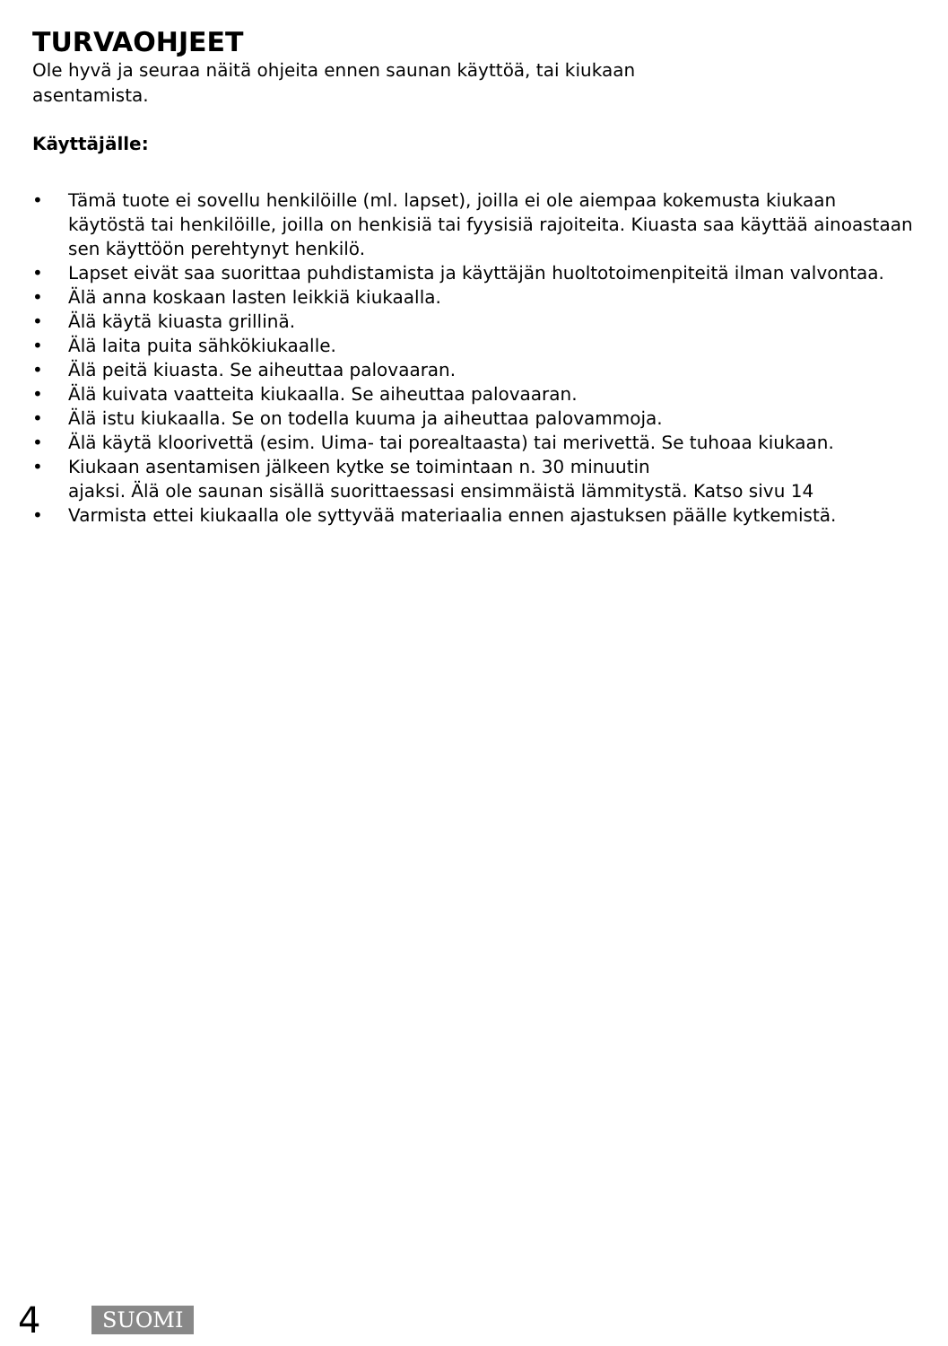TURVAOHJEET
Ole hyvä ja seuraa näitä ohjeita ennen saunan käyttöä, tai kiukaan
asentamista.
Käyttäjälle:
• Tämä tuote ei sovellu henkilöille (ml. lapset), joilla ei ole aiempaa kokemusta ki­ukaan käytöstä tai henkilöille, joilla on henkisiä tai fyysisiä rajoiteita. Kiuasta saa käyttää ainoastaan sen käyttöön perehtynyt henkilö.
• Lapset eivät saa suorittaa puhdistamista ja käyttäjän huoltotoimenpiteitä ilman valvontaa.
• Älä anna koskaan lasten leikkiä kiukaalla.
• Älä käytä kiuasta grillinä.
• Älä laita puita sähkökiukaalle.
• Älä peitä kiuasta. Se aiheuttaa palovaaran.
• Älä kuivata vaatteita kiukaalla. Se aiheuttaa palovaaran.
• Älä istu kiukaalla. Se on todella kuuma ja aiheuttaa palovammoja.
• Älä käytä kloorivettä (esim. Uima- tai porealtaasta) tai merivettä. Se tuhoaa kiukaan.
• Kiukaan asentamisen jälkeen kytke se toimintaan n. 30 minuutin
ajaksi. Älä ole saunan sisällä suorittaessasi ensimmäistä lämmitystä. Katso sivu 14
• Varmista ettei kiukaalla ole syttyvää materiaalia ennen ajastuksen päälle kytkemistä.
4 SUOMI